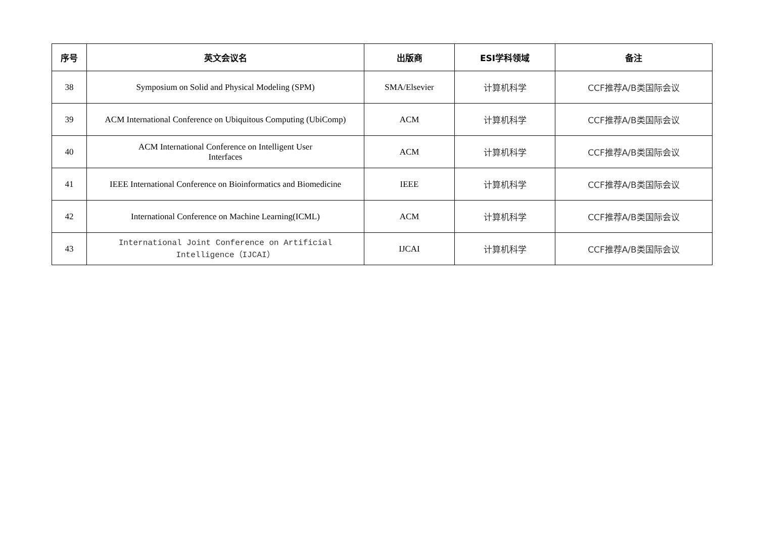| 序号 | 英文会议名 | 出版商 | ESI学科领域 | 备注 |
| --- | --- | --- | --- | --- |
| 38 | Symposium on Solid and Physical Modeling (SPM) | SMA/Elsevier | 计算机科学 | CCF推荐A/B类国际会议 |
| 39 | ACM International Conference on Ubiquitous Computing (UbiComp) | ACM | 计算机科学 | CCF推荐A/B类国际会议 |
| 40 | ACM International Conference on Intelligent User Interfaces | ACM | 计算机科学 | CCF推荐A/B类国际会议 |
| 41 | IEEE International Conference on Bioinformatics and Biomedicine | IEEE | 计算机科学 | CCF推荐A/B类国际会议 |
| 42 | International Conference on Machine Learning(ICML) | ACM | 计算机科学 | CCF推荐A/B类国际会议 |
| 43 | International Joint Conference on Artificial Intelligence（IJCAI） | IJCAI | 计算机科学 | CCF推荐A/B类国际会议 |